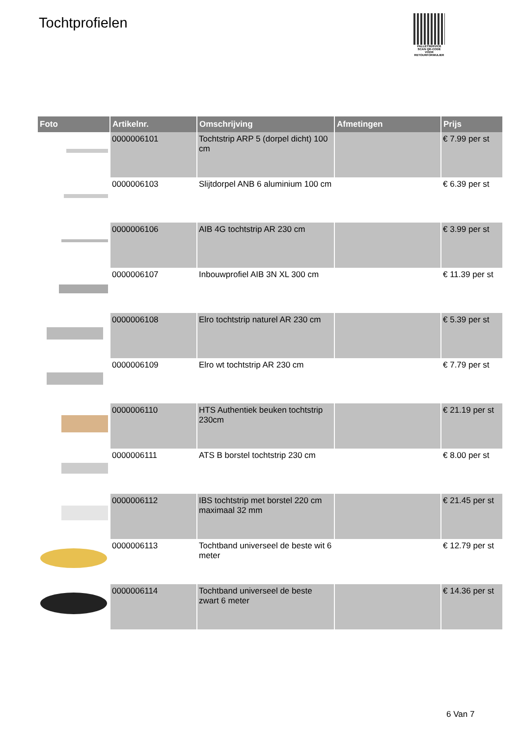Tochtprofielen
PALLETSERVICE
SCAN QR-CODE VOOR RETOURFORMULIER
| Foto | Artikelnr. | Omschrijving | Afmetingen | Prijs |
| --- | --- | --- | --- | --- |
| | 0000006101 | Tochtstrip ARP 5 (dorpel dicht) 100 cm | | € 7.99 per st |
| | 0000006103 | Slijtdorpel ANB 6 aluminium 100 cm | | € 6.39 per st |
| | 0000006106 | AIB 4G tochtstrip AR 230 cm | | € 3.99 per st |
| | 0000006107 | Inbouwprofiel AIB 3N XL 300 cm | | € 11.39 per st |
| | 0000006108 | Elro tochtstrip naturel AR 230 cm | | € 5.39 per st |
| | 0000006109 | Elro wt tochtstrip AR 230 cm | | € 7.79 per st |
| | 0000006110 | HTS Authentiek beuken tochtstrip 230cm | | € 21.19 per st |
| | 0000006111 | ATS B borstel tochtstrip 230 cm | | € 8.00 per st |
| | 0000006112 | IBS tochtstrip met borstel 220 cm maximaal 32 mm | | € 21.45 per st |
| | 0000006113 | Tochtband universeel de beste wit 6 meter | | € 12.79 per st |
| | 0000006114 | Tochtband universeel de beste zwart 6 meter | | € 14.36 per st |
6 Van 7